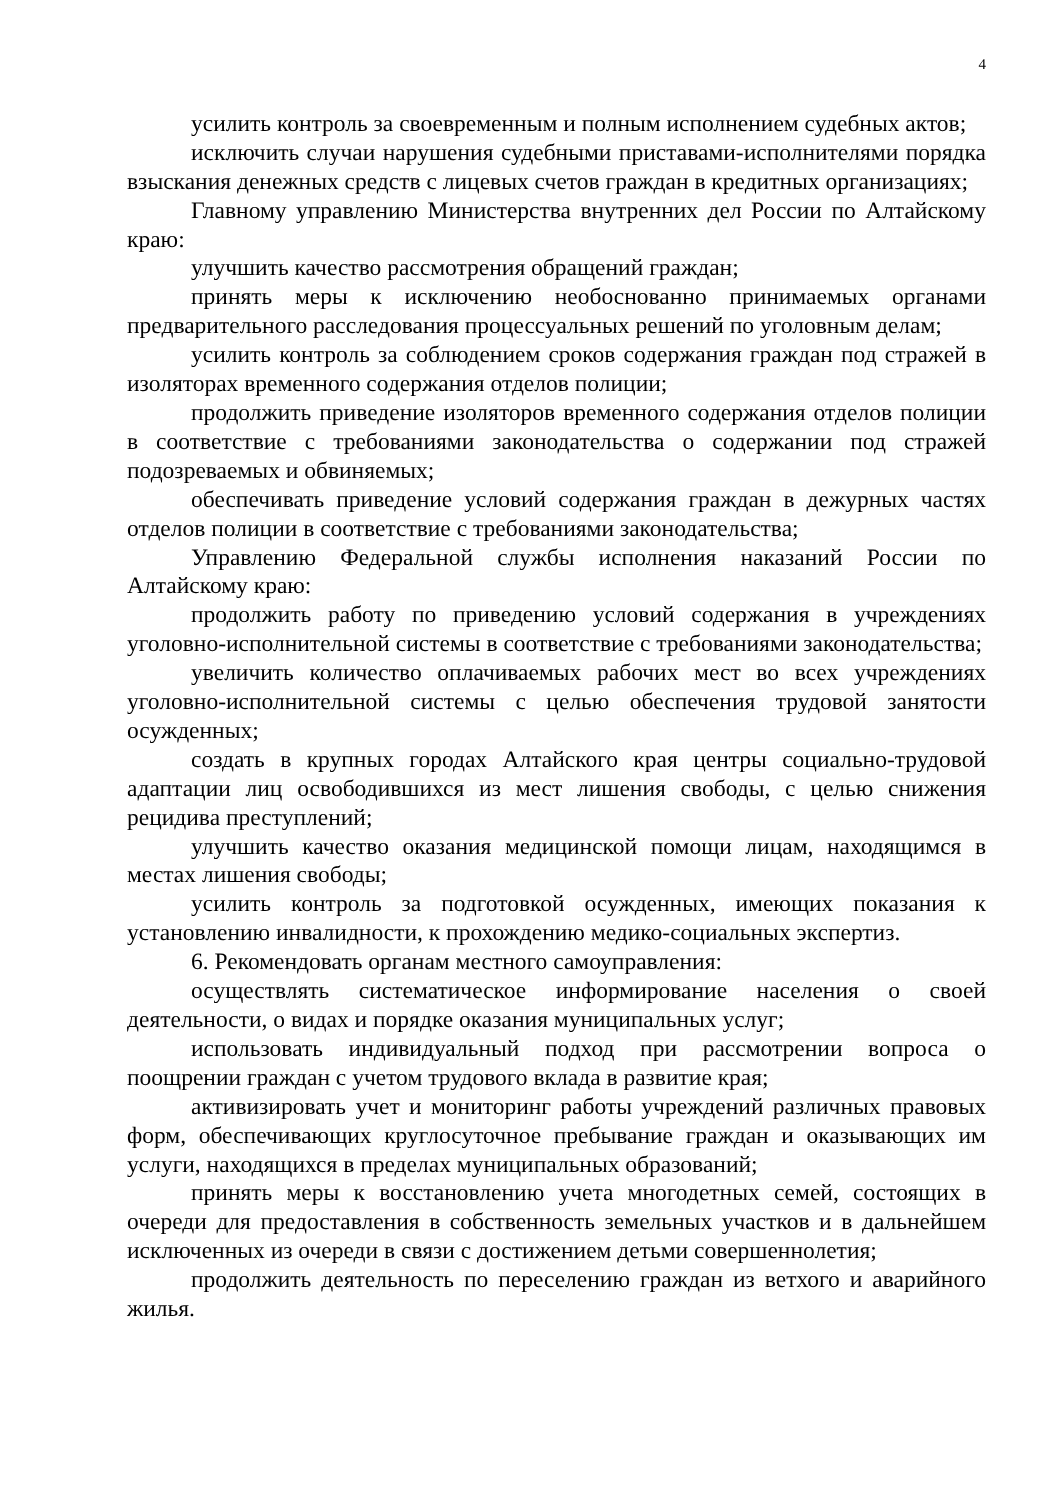4
усилить контроль за своевременным и полным исполнением судебных актов;
исключить случаи нарушения судебными приставами-исполнителями порядка взыскания денежных средств с лицевых счетов граждан в кредитных организациях;
Главному управлению Министерства внутренних дел России по Алтайскому краю:
улучшить качество рассмотрения обращений граждан;
принять меры к исключению необоснованно принимаемых органами предварительного расследования процессуальных решений по уголовным делам;
усилить контроль за соблюдением сроков содержания граждан под стражей в изоляторах временного содержания отделов полиции;
продолжить приведение изоляторов временного содержания отделов полиции в соответствие с требованиями законодательства о содержании под стражей подозреваемых и обвиняемых;
обеспечивать приведение условий содержания граждан в дежурных частях отделов полиции в соответствие с требованиями законодательства;
Управлению Федеральной службы исполнения наказаний России по Алтайскому краю:
продолжить работу по приведению условий содержания в учреждениях уголовно-исполнительной системы в соответствие с требованиями законодательства;
увеличить количество оплачиваемых рабочих мест во всех учреждениях уголовно-исполнительной системы с целью обеспечения трудовой занятости осужденных;
создать в крупных городах Алтайского края центры социально-трудовой адаптации лиц освободившихся из мест лишения свободы, с целью снижения рецидива преступлений;
улучшить качество оказания медицинской помощи лицам, находящимся в местах лишения свободы;
усилить контроль за подготовкой осужденных, имеющих показания к установлению инвалидности, к прохождению медико-социальных экспертиз.
6. Рекомендовать органам местного самоуправления:
осуществлять систематическое информирование населения о своей деятельности, о видах и порядке оказания муниципальных услуг;
использовать индивидуальный подход при рассмотрении вопроса о поощрении граждан с учетом трудового вклада в развитие края;
активизировать учет и мониторинг работы учреждений различных правовых форм, обеспечивающих круглосуточное пребывание граждан и оказывающих им услуги, находящихся в пределах муниципальных образований;
принять меры к восстановлению учета многодетных семей, состоящих в очереди для предоставления в собственность земельных участков и в дальнейшем исключенных из очереди в связи с достижением детьми совершеннолетия;
продолжить деятельность по переселению граждан из ветхого и аварийного жилья.